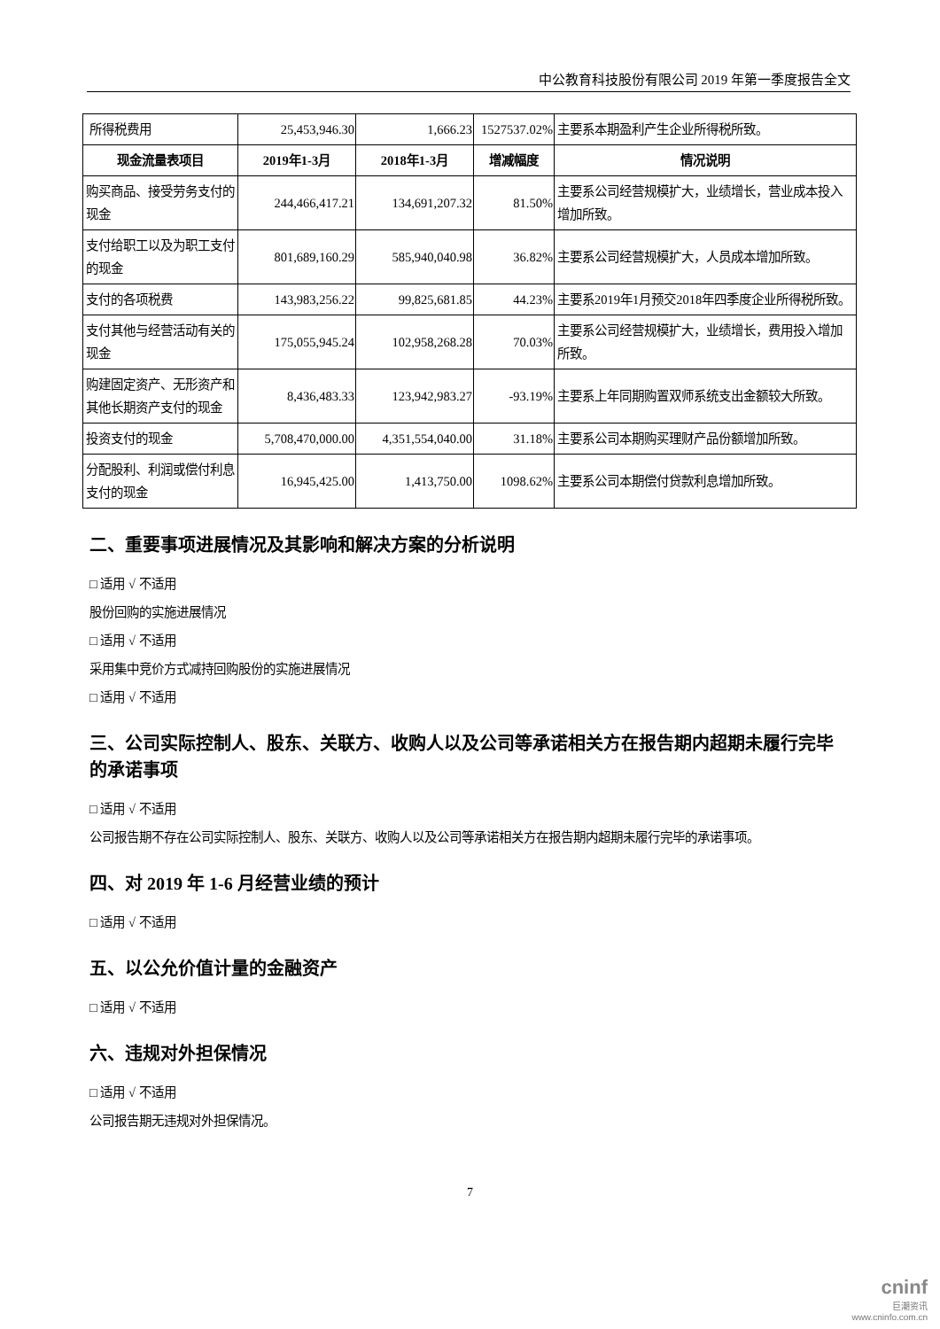中公教育科技股份有限公司 2019 年第一季度报告全文
| 所得税费用 | 25,453,946.30 | 1,666.23 | 1527537.02% | 主要系本期盈利产生企业所得税所致。 |
| 现金流量表项目 | 2019年1-3月 | 2018年1-3月 | 增减幅度 | 情况说明 |
| 购买商品、接受劳务支付的现金 | 244,466,417.21 | 134,691,207.32 | 81.50% | 主要系公司经营规模扩大，业绩增长，营业成本投入增加所致。 |
| 支付给职工以及为职工支付的现金 | 801,689,160.29 | 585,940,040.98 | 36.82% | 主要系公司经营规模扩大，人员成本增加所致。 |
| 支付的各项税费 | 143,983,256.22 | 99,825,681.85 | 44.23% | 主要系2019年1月预交2018年四季度企业所得税所致。 |
| 支付其他与经营活动有关的现金 | 175,055,945.24 | 102,958,268.28 | 70.03% | 主要系公司经营规模扩大，业绩增长，费用投入增加所致。 |
| 购建固定资产、无形资产和其他长期资产支付的现金 | 8,436,483.33 | 123,942,983.27 | -93.19% | 主要系上年同期购置双师系统支出金额较大所致。 |
| 投资支付的现金 | 5,708,470,000.00 | 4,351,554,040.00 | 31.18% | 主要系公司本期购买理财产品份额增加所致。 |
| 分配股利、利润或偿付利息支付的现金 | 16,945,425.00 | 1,413,750.00 | 1098.62% | 主要系公司本期偿付贷款利息增加所致。 |
二、重要事项进展情况及其影响和解决方案的分析说明
□ 适用 √ 不适用
股份回购的实施进展情况
□ 适用 √ 不适用
采用集中竞价方式减持回购股份的实施进展情况
□ 适用 √ 不适用
三、公司实际控制人、股东、关联方、收购人以及公司等承诺相关方在报告期内超期未履行完毕的承诺事项
□ 适用 √ 不适用
公司报告期不存在公司实际控制人、股东、关联方、收购人以及公司等承诺相关方在报告期内超期未履行完毕的承诺事项。
四、对 2019 年 1-6 月经营业绩的预计
□ 适用 √ 不适用
五、以公允价值计量的金融资产
□ 适用 √ 不适用
六、违规对外担保情况
□ 适用 √ 不适用
公司报告期无违规对外担保情况。
7
cninf
巨潮资讯
www.cninfo.com.cn